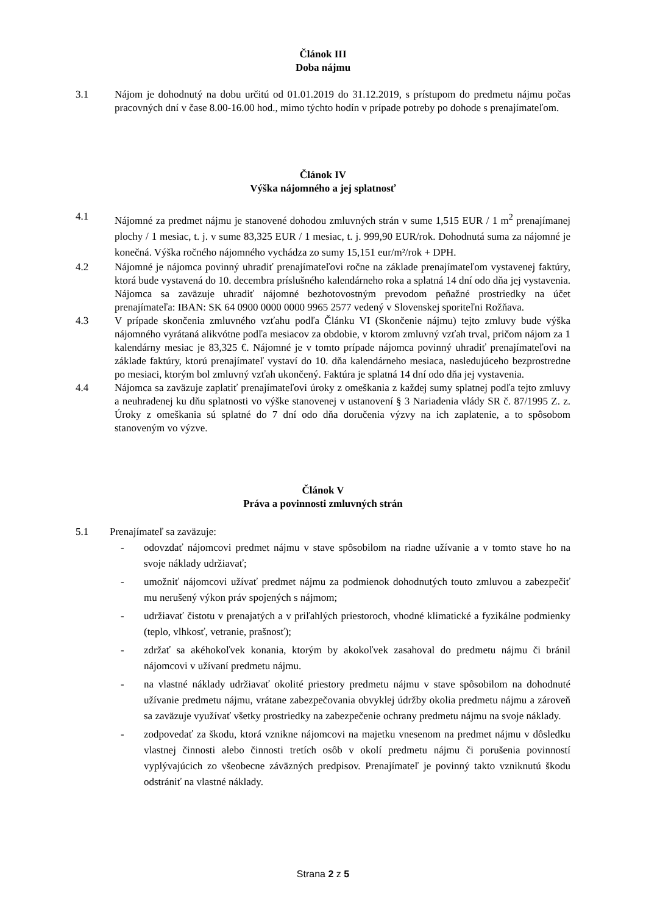Článok III
Doba nájmu
3.1 Nájom je dohodnutý na dobu určitú od 01.01.2019 do 31.12.2019, s prístupom do predmetu nájmu počas pracovných dní v čase 8.00-16.00 hod., mimo týchto hodín v prípade potreby po dohode s prenajímateľom.
Článok IV
Výška nájomného a jej splatnosť
4.1 Nájomné za predmet nájmu je stanovené dohodou zmluvných strán v sume 1,515 EUR / 1 m<sup>2</sup> prenajímanej plochy / 1 mesiac, t. j. v sume 83,325 EUR / 1 mesiac, t. j. 999,90 EUR/rok. Dohodnutá suma za nájomné je konečná. Výška ročného nájomného vychádza zo sumy 15,151 eur/m²/rok + DPH.
4.2 Nájomné je nájomca povinný uhradiť prenajímateľovi ročne na základe prenajímateľom vystavenej faktúry, ktorá bude vystavená do 10. decembra príslušného kalendárneho roka a splatná 14 dní odo dňa jej vystavenia. Nájomca sa zaväzuje uhradiť nájomné bezhotovostným prevodom peňažné prostriedky na účet prenajímateľa: IBAN: SK 64 0900 0000 0000 9965 2577 vedený v Slovenskej sporiteľni Rožňava.
4.3 V prípade skončenia zmluvného vzťahu podľa Článku VI (Skončenie nájmu) tejto zmluvy bude výška nájomného vyrátaná alikvótne podľa mesiacov za obdobie, v ktorom zmluvný vzťah trval, pričom nájom za 1 kalendárny mesiac je 83,325 €. Nájomné je v tomto prípade nájomca povinný uhradiť prenajímateľovi na základe faktúry, ktorú prenajímateľ vystaví do 10. dňa kalendárneho mesiaca, nasledujúceho bezprostredne po mesiaci, ktorým bol zmluvný vzťah ukončený. Faktúra je splatná 14 dní odo dňa jej vystavenia.
4.4 Nájomca sa zaväzuje zaplatiť prenajímateľovi úroky z omeškania z každej sumy splatnej podľa tejto zmluvy a neuhradenej ku dňu splatnosti vo výške stanovenej v ustanovení § 3 Nariadenia vlády SR č. 87/1995 Z. z. Úroky z omeškania sú splatné do 7 dní odo dňa doručenia výzvy na ich zaplatenie, a to spôsobom stanoveným vo výzve.
Článok V
Práva a povinnosti zmluvných strán
5.1 Prenajímateľ sa zaväzuje:
- odovzdať nájomcovi predmet nájmu v stave spôsobilom na riadne užívanie a v tomto stave ho na svoje náklady udržiavať;
- umožniť nájomcovi užívať predmet nájmu za podmienok dohodnutých touto zmluvou a zabezpečiť mu nerušený výkon práv spojených s nájmom;
- udržiavať čistotu v prenajatých a v priľahlých priestoroch, vhodné klimatické a fyzikálne podmienky (teplo, vlhkosť, vetranie, prašnosť);
- zdržať sa akéhokoľvek konania, ktorým by akokoľvek zasahoval do predmetu nájmu či bránil nájomcovi v užívaní predmetu nájmu.
- na vlastné náklady udržiavať okolité priestory predmetu nájmu v stave spôsobilom na dohodnuté užívanie predmetu nájmu, vrátane zabezpečovania obvyklej údržby okolia predmetu nájmu a zároveň sa zaväzuje využívať všetky prostriedky na zabezpečenie ochrany predmetu nájmu na svoje náklady.
- zodpovedať za škodu, ktorá vznikne nájomcovi na majetku vnesenom na predmet nájmu v dôsledku vlastnej činnosti alebo činnosti tretích osôb v okolí predmetu nájmu či porušenia povinností vyplývajúcich zo všeobecne záväzných predpisov. Prenajímateľ je povinný takto vzniknutú škodu odstrániť na vlastné náklady.
Strana 2 z 5